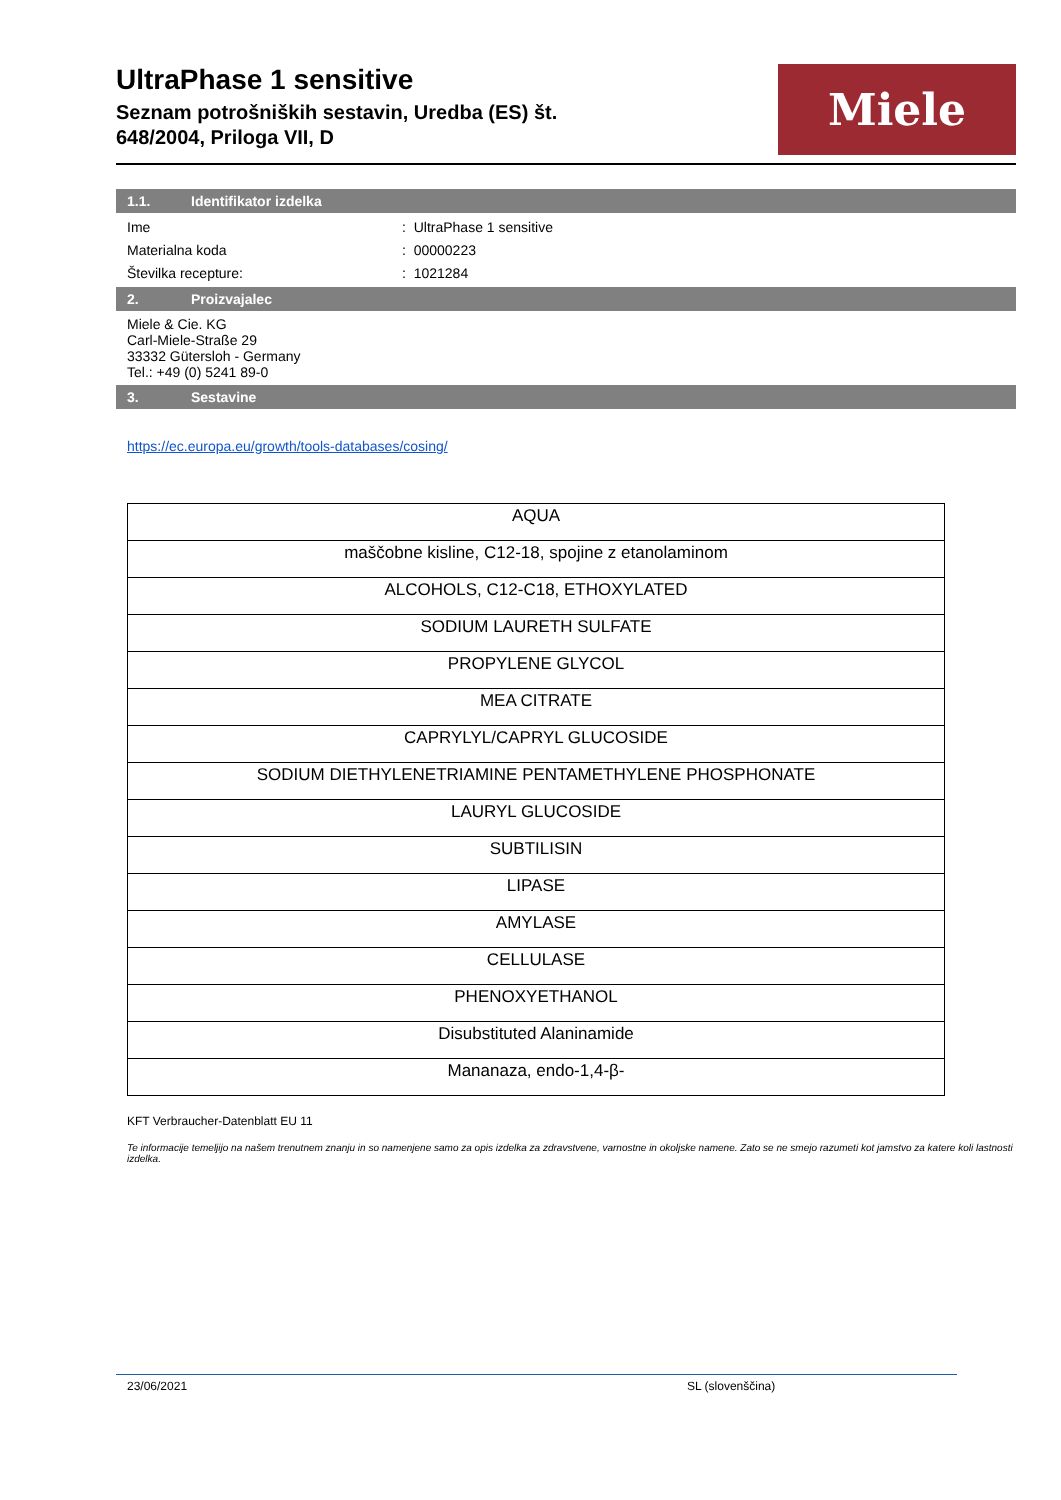UltraPhase 1 sensitive
Seznam potrošniških sestavin, Uredba (ES) št.
648/2004, Priloga VII, D
Miele
1.1. Identifikator izdelka
Ime: UltraPhase 1 sensitive
Materialna koda: 00000223
Številka recepture:: 1021284
2. Proizvajalec
Miele & Cie. KG
Carl-Miele-Straße 29
33332 Gütersloh - Germany
Tel.: +49 (0) 5241 89-0
3. Sestavine
https://ec.europa.eu/growth/tools-databases/cosing/
| AQUA |
| maščobne kisline, C12-18, spojine z etanolaminom |
| ALCOHOLS, C12-C18, ETHOXYLATED |
| SODIUM LAURETH SULFATE |
| PROPYLENE GLYCOL |
| MEA CITRATE |
| CAPRYLYL/CAPRYL GLUCOSIDE |
| SODIUM DIETHYLENETRIAMINE PENTAMETHYLENE PHOSPHONATE |
| LAURYL GLUCOSIDE |
| SUBTILISIN |
| LIPASE |
| AMYLASE |
| CELLULASE |
| PHENOXYETHANOL |
| Disubstituted Alaninamide |
| Mananaza, endo-1,4-β- |
KFT Verbraucher-Datenblatt EU 11
Te informacije temeljijo na našem trenutnem znanju in so namenjene samo za opis izdelka za zdravstvene, varnostne in okoljske namene. Zato se ne smejo razumeti kot jamstvo za katere koli lastnosti izdelka.
23/06/2021 SL (slovenščina)